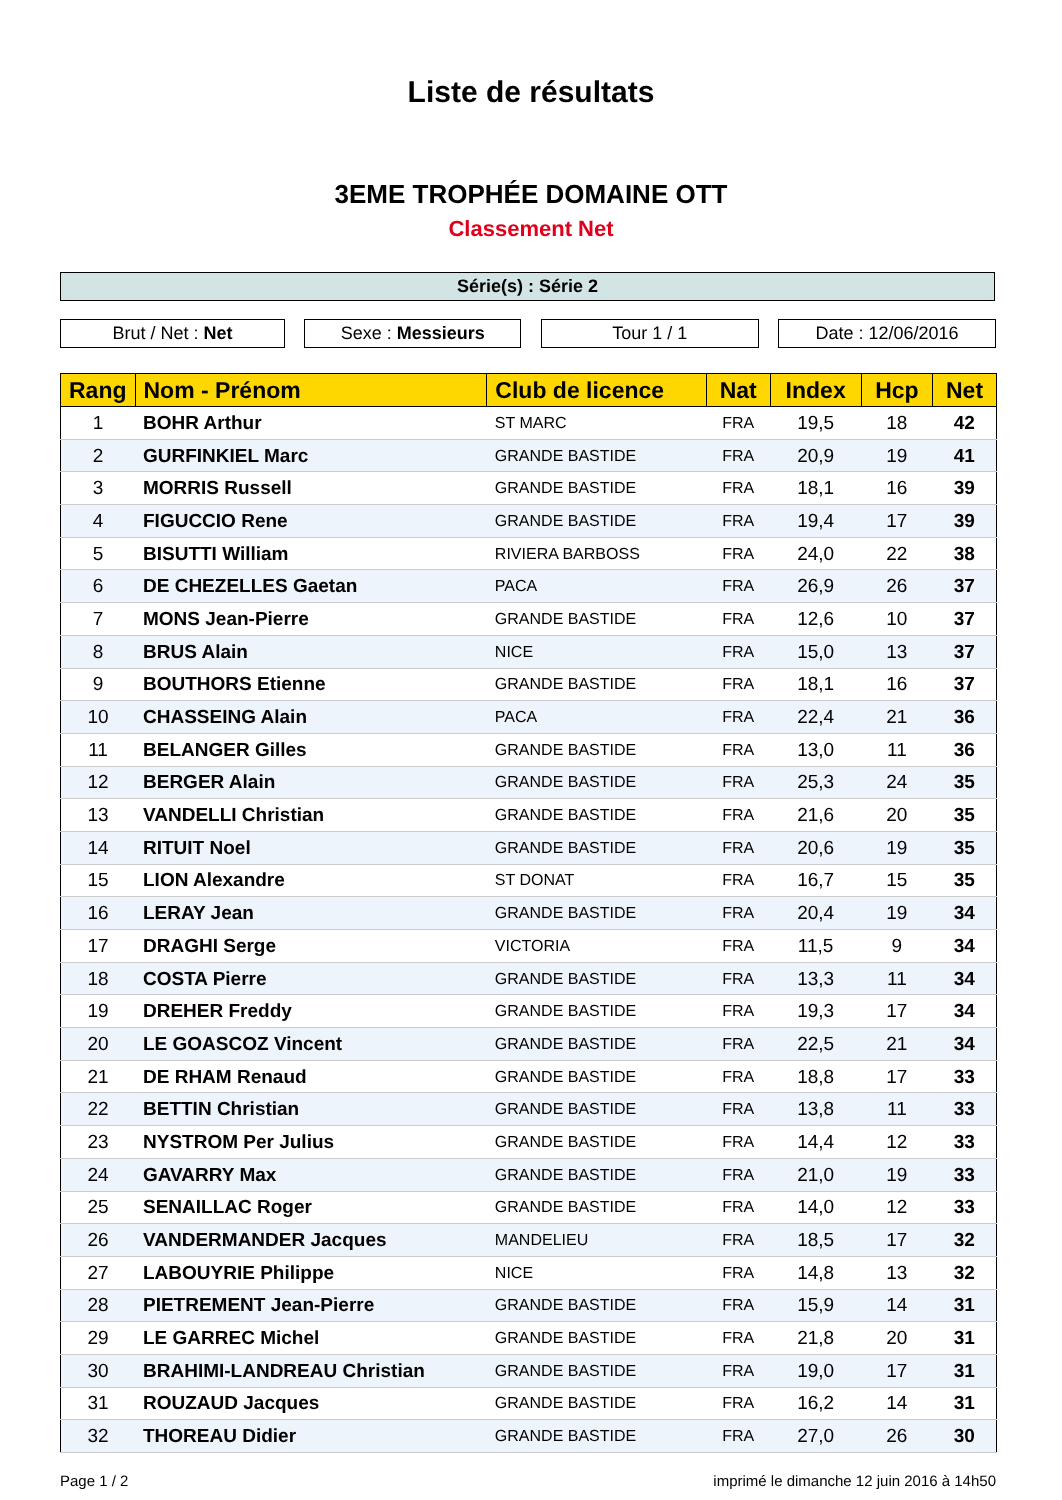Liste de résultats
3EME TROPHÉE DOMAINE OTT
Classement Net
Série(s) : Série 2
Brut / Net : Net Sexe : Messieurs Tour 1 / 1 Date : 12/06/2016
| Rang | Nom - Prénom | Club de licence | Nat | Index | Hcp | Net |
| --- | --- | --- | --- | --- | --- | --- |
| 1 | BOHR Arthur | ST MARC | FRA | 19,5 | 18 | 42 |
| 2 | GURFINKIEL Marc | GRANDE BASTIDE | FRA | 20,9 | 19 | 41 |
| 3 | MORRIS Russell | GRANDE BASTIDE | FRA | 18,1 | 16 | 39 |
| 4 | FIGUCCIO Rene | GRANDE BASTIDE | FRA | 19,4 | 17 | 39 |
| 5 | BISUTTI William | RIVIERA BARBOSS | FRA | 24,0 | 22 | 38 |
| 6 | DE CHEZELLES Gaetan | PACA | FRA | 26,9 | 26 | 37 |
| 7 | MONS Jean-Pierre | GRANDE BASTIDE | FRA | 12,6 | 10 | 37 |
| 8 | BRUS Alain | NICE | FRA | 15,0 | 13 | 37 |
| 9 | BOUTHORS Etienne | GRANDE BASTIDE | FRA | 18,1 | 16 | 37 |
| 10 | CHASSEING Alain | PACA | FRA | 22,4 | 21 | 36 |
| 11 | BELANGER Gilles | GRANDE BASTIDE | FRA | 13,0 | 11 | 36 |
| 12 | BERGER Alain | GRANDE BASTIDE | FRA | 25,3 | 24 | 35 |
| 13 | VANDELLI Christian | GRANDE BASTIDE | FRA | 21,6 | 20 | 35 |
| 14 | RITUIT Noel | GRANDE BASTIDE | FRA | 20,6 | 19 | 35 |
| 15 | LION Alexandre | ST DONAT | FRA | 16,7 | 15 | 35 |
| 16 | LERAY Jean | GRANDE BASTIDE | FRA | 20,4 | 19 | 34 |
| 17 | DRAGHI Serge | VICTORIA | FRA | 11,5 | 9 | 34 |
| 18 | COSTA Pierre | GRANDE BASTIDE | FRA | 13,3 | 11 | 34 |
| 19 | DREHER Freddy | GRANDE BASTIDE | FRA | 19,3 | 17 | 34 |
| 20 | LE GOASCOZ Vincent | GRANDE BASTIDE | FRA | 22,5 | 21 | 34 |
| 21 | DE RHAM Renaud | GRANDE BASTIDE | FRA | 18,8 | 17 | 33 |
| 22 | BETTIN Christian | GRANDE BASTIDE | FRA | 13,8 | 11 | 33 |
| 23 | NYSTROM Per Julius | GRANDE BASTIDE | FRA | 14,4 | 12 | 33 |
| 24 | GAVARRY Max | GRANDE BASTIDE | FRA | 21,0 | 19 | 33 |
| 25 | SENAILLAC Roger | GRANDE BASTIDE | FRA | 14,0 | 12 | 33 |
| 26 | VANDERMANDER Jacques | MANDELIEU | FRA | 18,5 | 17 | 32 |
| 27 | LABOUYRIE Philippe | NICE | FRA | 14,8 | 13 | 32 |
| 28 | PIETREMENT Jean-Pierre | GRANDE BASTIDE | FRA | 15,9 | 14 | 31 |
| 29 | LE GARREC Michel | GRANDE BASTIDE | FRA | 21,8 | 20 | 31 |
| 30 | BRAHIMI-LANDREAU Christian | GRANDE BASTIDE | FRA | 19,0 | 17 | 31 |
| 31 | ROUZAUD Jacques | GRANDE BASTIDE | FRA | 16,2 | 14 | 31 |
| 32 | THOREAU Didier | GRANDE BASTIDE | FRA | 27,0 | 26 | 30 |
Page 1 / 2 imprimé le dimanche 12 juin 2016 à 14h50